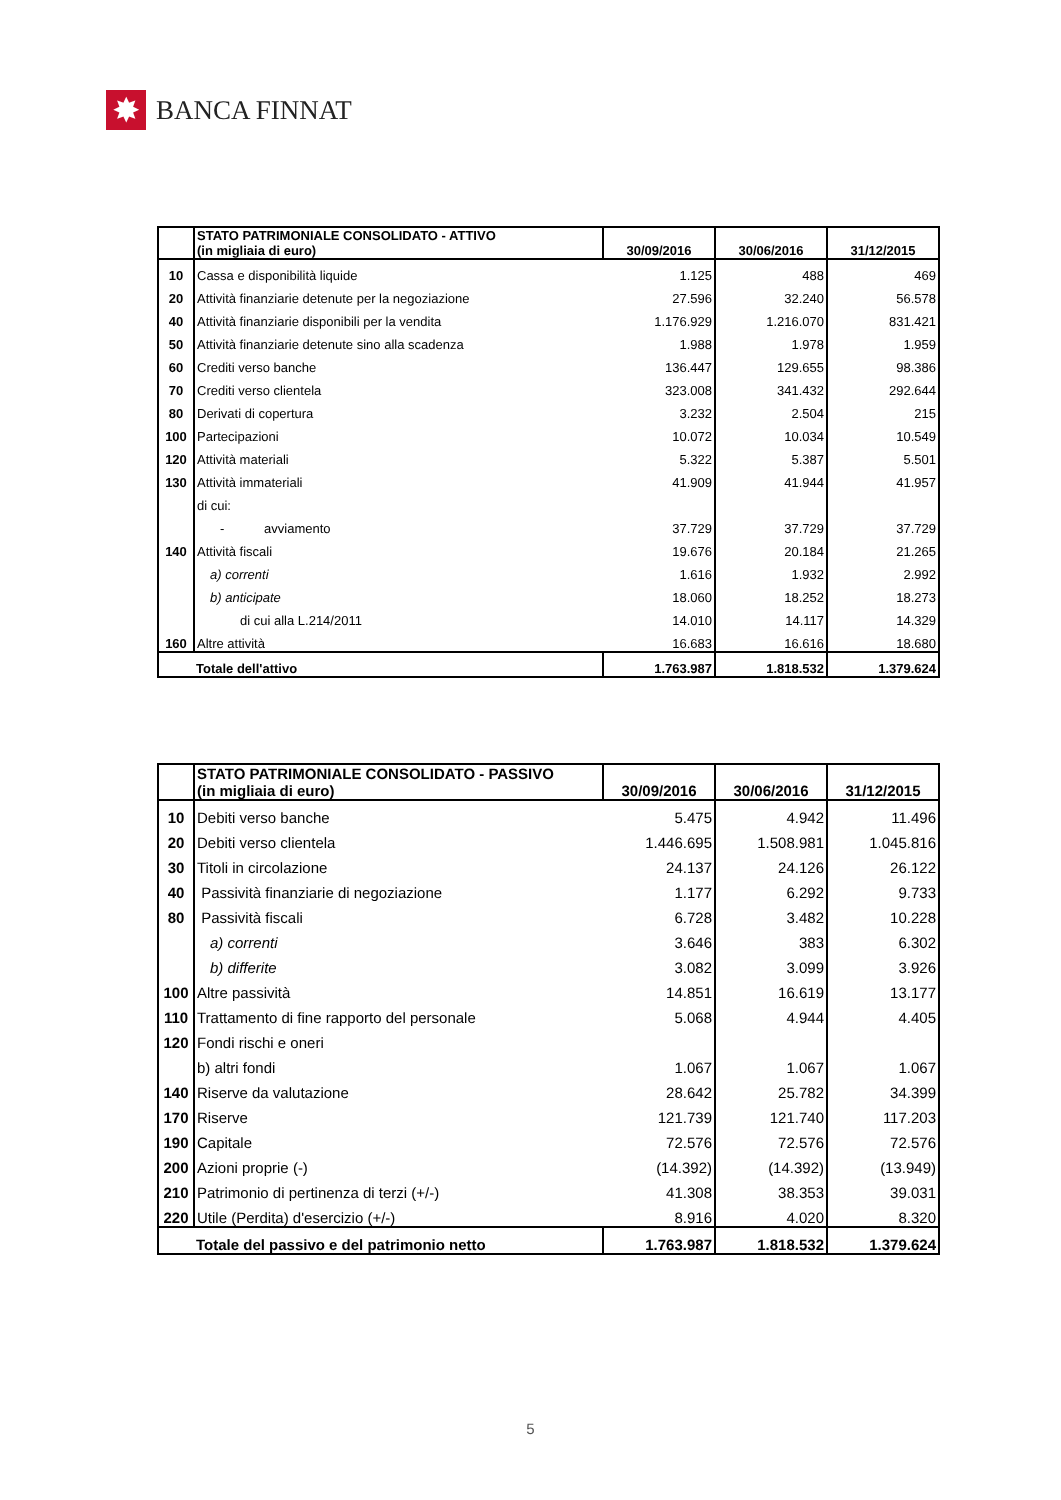✸
BANCA FINNAT
| | STATO PATRIMONIALE CONSOLIDATO - ATTIVO (in migliaia di euro) | 30/09/2016 | 30/06/2016 | 31/12/2015 |
| --- | --- | --- | --- | --- |
| 10 | Cassa e disponibilità liquide | 1.125 | 488 | 469 |
| 20 | Attività finanziarie detenute per la negoziazione | 27.596 | 32.240 | 56.578 |
| 40 | Attività finanziarie disponibili per la vendita | 1.176.929 | 1.216.070 | 831.421 |
| 50 | Attività finanziarie detenute sino alla scadenza | 1.988 | 1.978 | 1.959 |
| 60 | Crediti verso banche | 136.447 | 129.655 | 98.386 |
| 70 | Crediti verso clientela | 323.008 | 341.432 | 292.644 |
| 80 | Derivati di copertura | 3.232 | 2.504 | 215 |
| 100 | Partecipazioni | 10.072 | 10.034 | 10.549 |
| 120 | Attività materiali | 5.322 | 5.387 | 5.501 |
| 130 | Attività immateriali | 41.909 | 41.944 | 41.957 |
| | di cui: | | | |
| | - avviamento | 37.729 | 37.729 | 37.729 |
| 140 | Attività fiscali | 19.676 | 20.184 | 21.265 |
| | a) correnti | 1.616 | 1.932 | 2.992 |
| | b) anticipate | 18.060 | 18.252 | 18.273 |
| | di cui alla L.214/2011 | 14.010 | 14.117 | 14.329 |
| 160 | Altre attività | 16.683 | 16.616 | 18.680 |
| | Totale dell'attivo | 1.763.987 | 1.818.532 | 1.379.624 |
| | STATO PATRIMONIALE CONSOLIDATO - PASSIVO (in migliaia di euro) | 30/09/2016 | 30/06/2016 | 31/12/2015 |
| --- | --- | --- | --- | --- |
| 10 | Debiti verso banche | 5.475 | 4.942 | 11.496 |
| 20 | Debiti verso clientela | 1.446.695 | 1.508.981 | 1.045.816 |
| 30 | Titoli in circolazione | 24.137 | 24.126 | 26.122 |
| 40 | Passività finanziarie di negoziazione | 1.177 | 6.292 | 9.733 |
| 80 | Passività fiscali | 6.728 | 3.482 | 10.228 |
| | a) correnti | 3.646 | 383 | 6.302 |
| | b) differite | 3.082 | 3.099 | 3.926 |
| 100 | Altre passività | 14.851 | 16.619 | 13.177 |
| 110 | Trattamento di fine rapporto del personale | 5.068 | 4.944 | 4.405 |
| 120 | Fondi rischi e oneri | | | |
| | b) altri fondi | 1.067 | 1.067 | 1.067 |
| 140 | Riserve da valutazione | 28.642 | 25.782 | 34.399 |
| 170 | Riserve | 121.739 | 121.740 | 117.203 |
| 190 | Capitale | 72.576 | 72.576 | 72.576 |
| 200 | Azioni proprie (-) | (14.392) | (14.392) | (13.949) |
| 210 | Patrimonio di pertinenza di terzi (+/-) | 41.308 | 38.353 | 39.031 |
| 220 | Utile (Perdita) d'esercizio (+/-) | 8.916 | 4.020 | 8.320 |
| | Totale del passivo e del patrimonio netto | 1.763.987 | 1.818.532 | 1.379.624 |
5